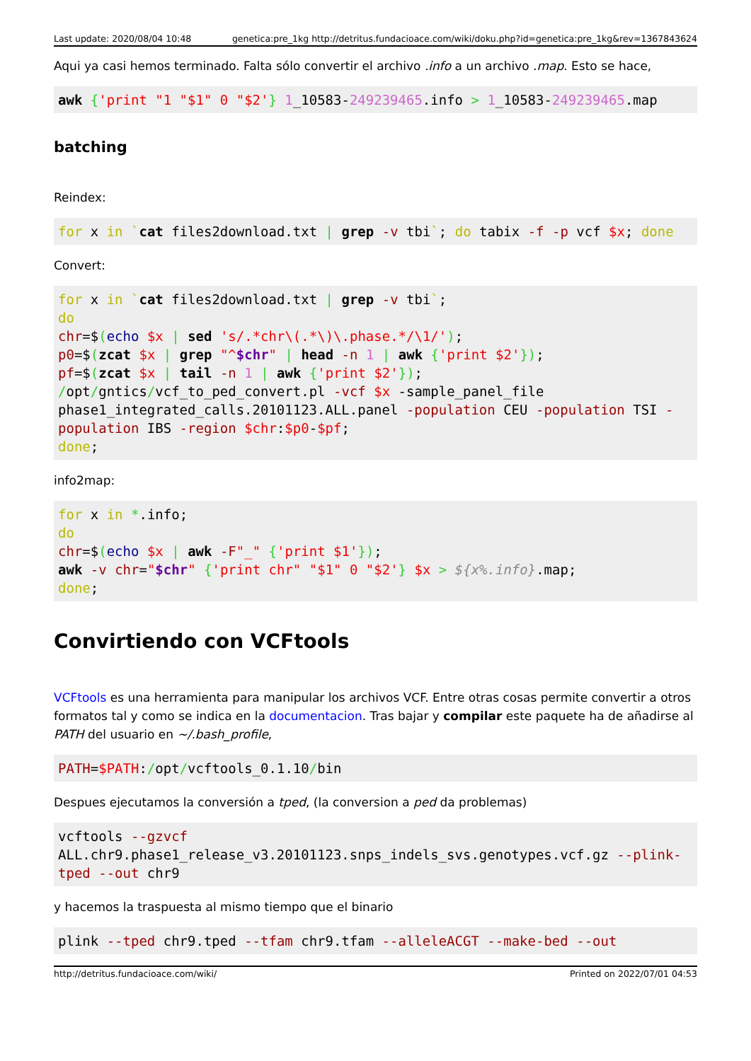Last update: 2020/08/04 10:48 genetica:pre_1kg http://detritus.fundacioace.com/wiki/doku.php?id=genetica:pre_1kg&rev=1367843624
Aqui ya casi hemos terminado. Falta sólo convertir el archivo .info a un archivo .map. Esto se hace,
awk {'print "1 "$1" 0 "$2'} 1_10583-249239465.info > 1_10583-249239465.map
batching
Reindex:
for x in `cat files2download.txt | grep -v tbi`; do tabix -f -p vcf $x; done
Convert:
for x in `cat files2download.txt | grep -v tbi`;
do
chr=$(echo $x | sed 's/.*chr\(.*\)\.phase.*/\1/');
p0=$(zcat $x | grep "^$chr" | head -n 1 | awk {'print $2'});
pf=$(zcat $x | tail -n 1 | awk {'print $2'});
/opt/gntics/vcf_to_ped_convert.pl -vcf $x -sample_panel_file phase1_integrated_calls.20101123.ALL.panel -population CEU -population TSI -population IBS -region $chr:$p0-$pf;
done;
info2map:
for x in *.info;
do
chr=$(echo $x | awk -F"_" {'print $1'});
awk -v chr="$chr" {'print chr" "$1" 0 "$2'} $x > ${x%.info}.map;
done;
Convirtiendo con VCFtools
VCFtools es una herramienta para manipular los archivos VCF. Entre otras cosas permite convertir a otros formatos tal y como se indica en la documentacion. Tras bajar y compilar este paquete ha de añadirse al PATH del usuario en ~/.bash_profile,
PATH=$PATH:/opt/vcftools_0.1.10/bin
Despues ejecutamos la conversión a tped, (la conversion a ped da problemas)
vcftools --gzvcf ALL.chr9.phase1_release_v3.20101123.snps_indels_svs.genotypes.vcf.gz --plink-tped --out chr9
y hacemos la traspuesta al mismo tiempo que el binario
plink --tped chr9.tped --tfam chr9.tfam --alleleACGT --make-bed --out
http://detritus.fundacioace.com/wiki/ Printed on 2022/07/01 04:53